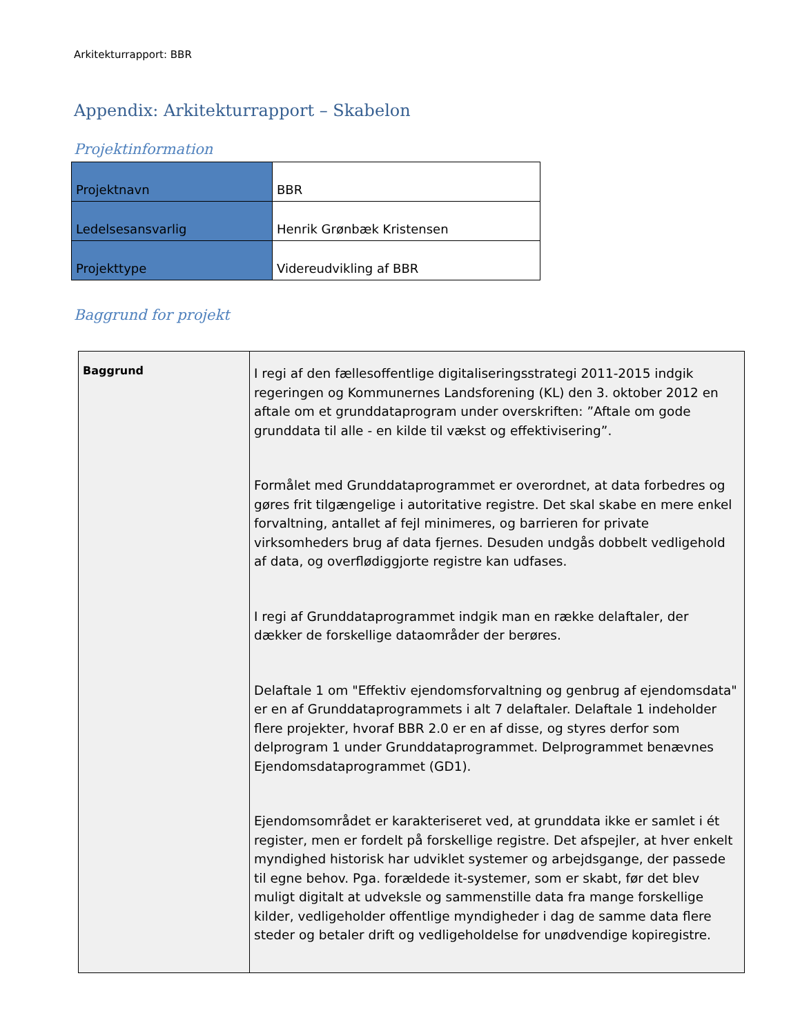Arkitekturrapport: BBR
Appendix: Arkitekturrapport – Skabelon
Projektinformation
| Projektnavn | BBR |
| Ledelsesansvarlig | Henrik Grønbæk Kristensen |
| Projekttype | Videreudvikling af BBR |
Baggrund for projekt
| Baggrund | I regi af den fællesoffentlige digitaliseringsstrategi 2011-2015 indgik regeringen og Kommunernes Landsforening (KL) den 3. oktober 2012 en aftale om et grunddataprogram under overskriften: ”Aftale om gode grunddata til alle - en kilde til vækst og effektivisering”. Formålet med Grunddataprogrammet er overordnet, at data forbedres og gøres frit tilgængelige i autoritative registre. Det skal skabe en mere enkel forvaltning, antallet af fejl minimeres, og barrieren for private virksomheders brug af data fjernes. Desuden undgås dobbelt vedligehold af data, og overflødiggjorte registre kan udfases. I regi af Grunddataprogrammet indgik man en række delaftaler, der dækker de forskellige dataområder der berøres. Delaftale 1 om "Effektiv ejendomsforvaltning og genbrug af ejendomsdata" er en af Grunddataprogrammets i alt 7 delaftaler. Delaftale 1 indeholder flere projekter, hvoraf BBR 2.0 er en af disse, og styres derfor som delprogram 1 under Grunddataprogrammet. Delprogrammet benævnes Ejendomsdataprogrammet (GD1). Ejendomsområdet er karakteriseret ved, at grunddata ikke er samlet i ét register, men er fordelt på forskellige registre. Det afspejler, at hver enkelt myndighed historisk har udviklet systemer og arbejdsgange, der passede til egne behov. Pga. forældede it-systemer, som er skabt, før det blev muligt digitalt at udveksle og sammenstille data fra mange forskellige kilder, vedligeholder offentlige myndigheder i dag de samme data flere steder og betaler drift og vedligeholdelse for unødvendige kopiregistre. |